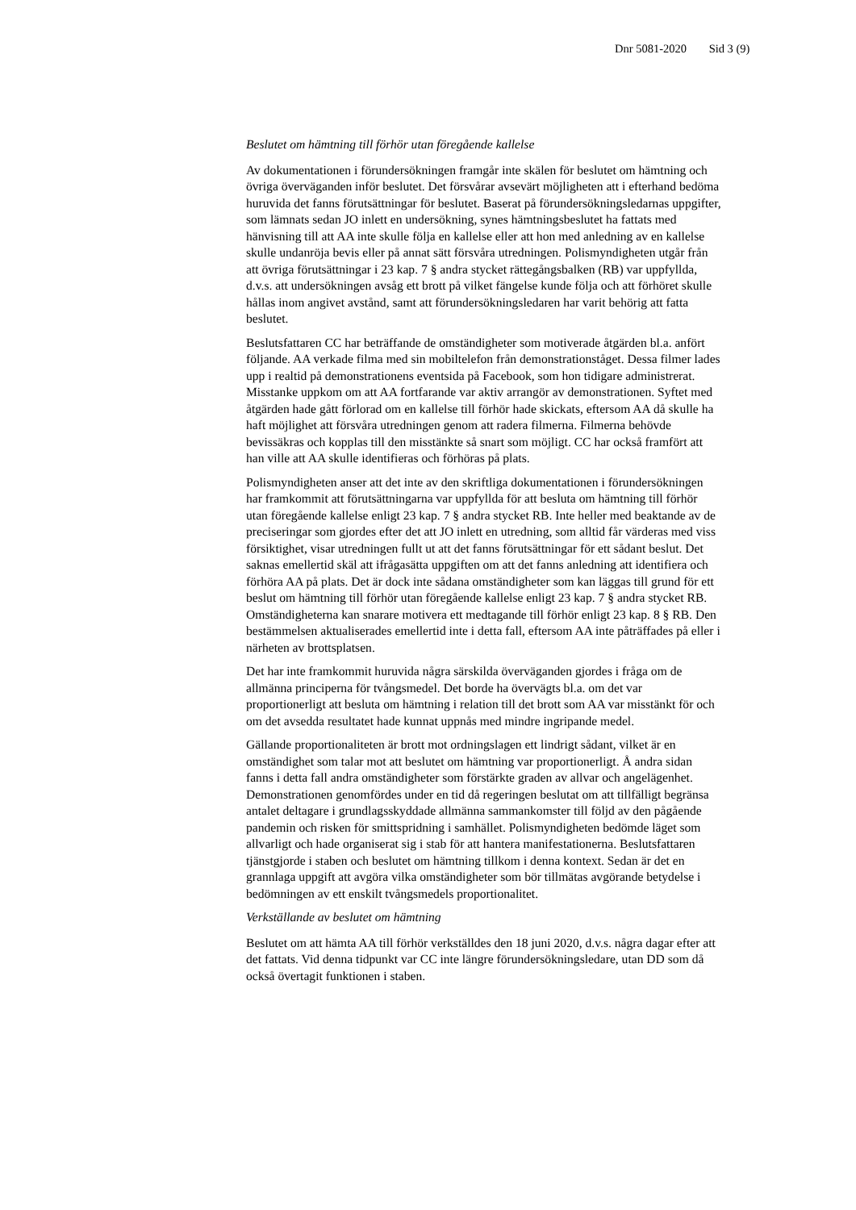Dnr 5081-2020 Sid 3 (9)
Beslutet om hämtning till förhör utan föregående kallelse
Av dokumentationen i förundersökningen framgår inte skälen för beslutet om hämtning och övriga överväganden inför beslutet. Det försvårar avsevärt möjligheten att i efterhand bedöma huruvida det fanns förutsättningar för beslutet. Baserat på förundersökningsledarnas uppgifter, som lämnats sedan JO inlett en undersökning, synes hämtningsbeslutet ha fattats med hänvisning till att AA inte skulle följa en kallelse eller att hon med anledning av en kallelse skulle undanröja bevis eller på annat sätt försvåra utredningen. Polismyndigheten utgår från att övriga förutsättningar i 23 kap. 7 § andra stycket rättegångsbalken (RB) var uppfyllda, d.v.s. att undersökningen avsåg ett brott på vilket fängelse kunde följa och att förhöret skulle hållas inom angivet avstånd, samt att förundersökningsledaren har varit behörig att fatta beslutet.
Beslutsfattaren CC har beträffande de omständigheter som motiverade åtgärden bl.a. anfört följande. AA verkade filma med sin mobiltelefon från demonstrationståget. Dessa filmer lades upp i realtid på demonstrationens eventsida på Facebook, som hon tidigare administrerat. Misstanke uppkom om att AA fortfarande var aktiv arrangör av demonstrationen. Syftet med åtgärden hade gått förlorad om en kallelse till förhör hade skickats, eftersom AA då skulle ha haft möjlighet att försvåra utredningen genom att radera filmerna. Filmerna behövde bevissäkras och kopplas till den misstänkte så snart som möjligt. CC har också framfört att han ville att AA skulle identifieras och förhöras på plats.
Polismyndigheten anser att det inte av den skriftliga dokumentationen i förundersökningen har framkommit att förutsättningarna var uppfyllda för att besluta om hämtning till förhör utan föregående kallelse enligt 23 kap. 7 § andra stycket RB. Inte heller med beaktande av de preciseringar som gjordes efter det att JO inlett en utredning, som alltid får värderas med viss försiktighet, visar utredningen fullt ut att det fanns förutsättningar för ett sådant beslut. Det saknas emellertid skäl att ifrågasätta uppgiften om att det fanns anledning att identifiera och förhöra AA på plats. Det är dock inte sådana omständigheter som kan läggas till grund för ett beslut om hämtning till förhör utan föregående kallelse enligt 23 kap. 7 § andra stycket RB. Omständigheterna kan snarare motivera ett medtagande till förhör enligt 23 kap. 8 § RB. Den bestämmelsen aktualiserades emellertid inte i detta fall, eftersom AA inte påträffades på eller i närheten av brottsplatsen.
Det har inte framkommit huruvida några särskilda överväganden gjordes i fråga om de allmänna principerna för tvångsmedel. Det borde ha övervägts bl.a. om det var proportionerligt att besluta om hämtning i relation till det brott som AA var misstänkt för och om det avsedda resultatet hade kunnat uppnås med mindre ingripande medel.
Gällande proportionaliteten är brott mot ordningslagen ett lindrigt sådant, vilket är en omständighet som talar mot att beslutet om hämtning var proportionerligt. Å andra sidan fanns i detta fall andra omständigheter som förstärkte graden av allvar och angelägenhet. Demonstrationen genomfördes under en tid då regeringen beslutat om att tillfälligt begränsa antalet deltagare i grundlagsskyddade allmänna sammankomster till följd av den pågående pandemin och risken för smittspridning i samhället. Polismyndigheten bedömde läget som allvarligt och hade organiserat sig i stab för att hantera manifestationerna. Beslutsfattaren tjänstgjorde i staben och beslutet om hämtning tillkom i denna kontext. Sedan är det en grannlaga uppgift att avgöra vilka omständigheter som bör tillmätas avgörande betydelse i bedömningen av ett enskilt tvångsmedels proportionalitet.
Verkställande av beslutet om hämtning
Beslutet om att hämta AA till förhör verkställdes den 18 juni 2020, d.v.s. några dagar efter att det fattats. Vid denna tidpunkt var CC inte längre förundersökningsledare, utan DD som då också övertagit funktionen i staben.